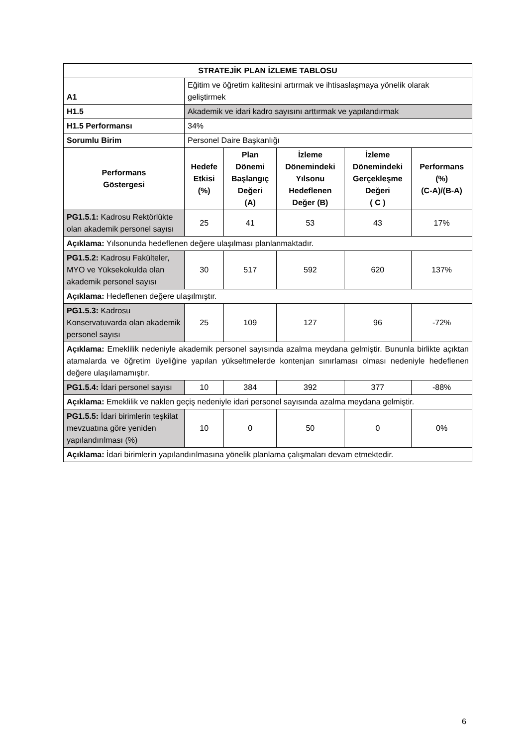| STRATEJİK PLAN İZLEME TABLOSU | | | | | |
| --- | --- | --- | --- | --- | --- |
| A1 | Eğitim ve öğretim kalitesini artırmak ve ihtisaslaşmaya yönelik olarak geliştirmek | | | | |
| H1.5 | Akademik ve idari kadro sayısını arttırmak ve yapılandırmak | | | | |
| H1.5 Performansı | 34% | | | | |
| Sorumlu Birim | Personel Daire Başkanlığı | | | | |
| Performans Göstergesi | Hedefe Etkisi (%) | Plan Dönemi Başlangıç Değeri (A) | İzleme Dönemindeki Yılsonu Hedeflenen Değer (B) | İzleme Dönemindeki Gerçekleşme Değeri ( C ) | Performans (%) (C-A)/(B-A) |
| PG1.5.1: Kadrosu Rektörlükte olan akademik personel sayısı | 25 | 41 | 53 | 43 | 17% |
| Açıklama: Yılsonunda hedeflenen değere ulaşılması planlanmaktadır. | | | | | |
| PG1.5.2: Kadrosu Fakülteler, MYO ve Yüksekokulda olan akademik personel sayısı | 30 | 517 | 592 | 620 | 137% |
| Açıklama: Hedeflenen değere ulaşılmıştır. | | | | | |
| PG1.5.3: Kadrosu Konservatuvarda olan akademik personel sayısı | 25 | 109 | 127 | 96 | -72% |
| Açıklama: Emeklilik nedeniyle akademik personel sayısında azalma meydana gelmiştir. Bununla birlikte açıktan atamalarda ve öğretim üyeliğine yapılan yükseltmelerde kontenjan sınırlaması olması nedeniyle hedeflenen değere ulaşılamamıştır. | | | | | |
| PG1.5.4: İdari personel sayısı | 10 | 384 | 392 | 377 | -88% |
| Açıklama: Emeklilik ve naklen geçiş nedeniyle idari personel sayısında azalma meydana gelmiştir. | | | | | |
| PG1.5.5: İdari birimlerin teşkilat mevzuatına göre yeniden yapılandırılması (%) | 10 | 0 | 50 | 0 | 0% |
| Açıklama: İdari birimlerin yapılandırılmasına yönelik planlama çalışmaları devam etmektedir. | | | | | |
6